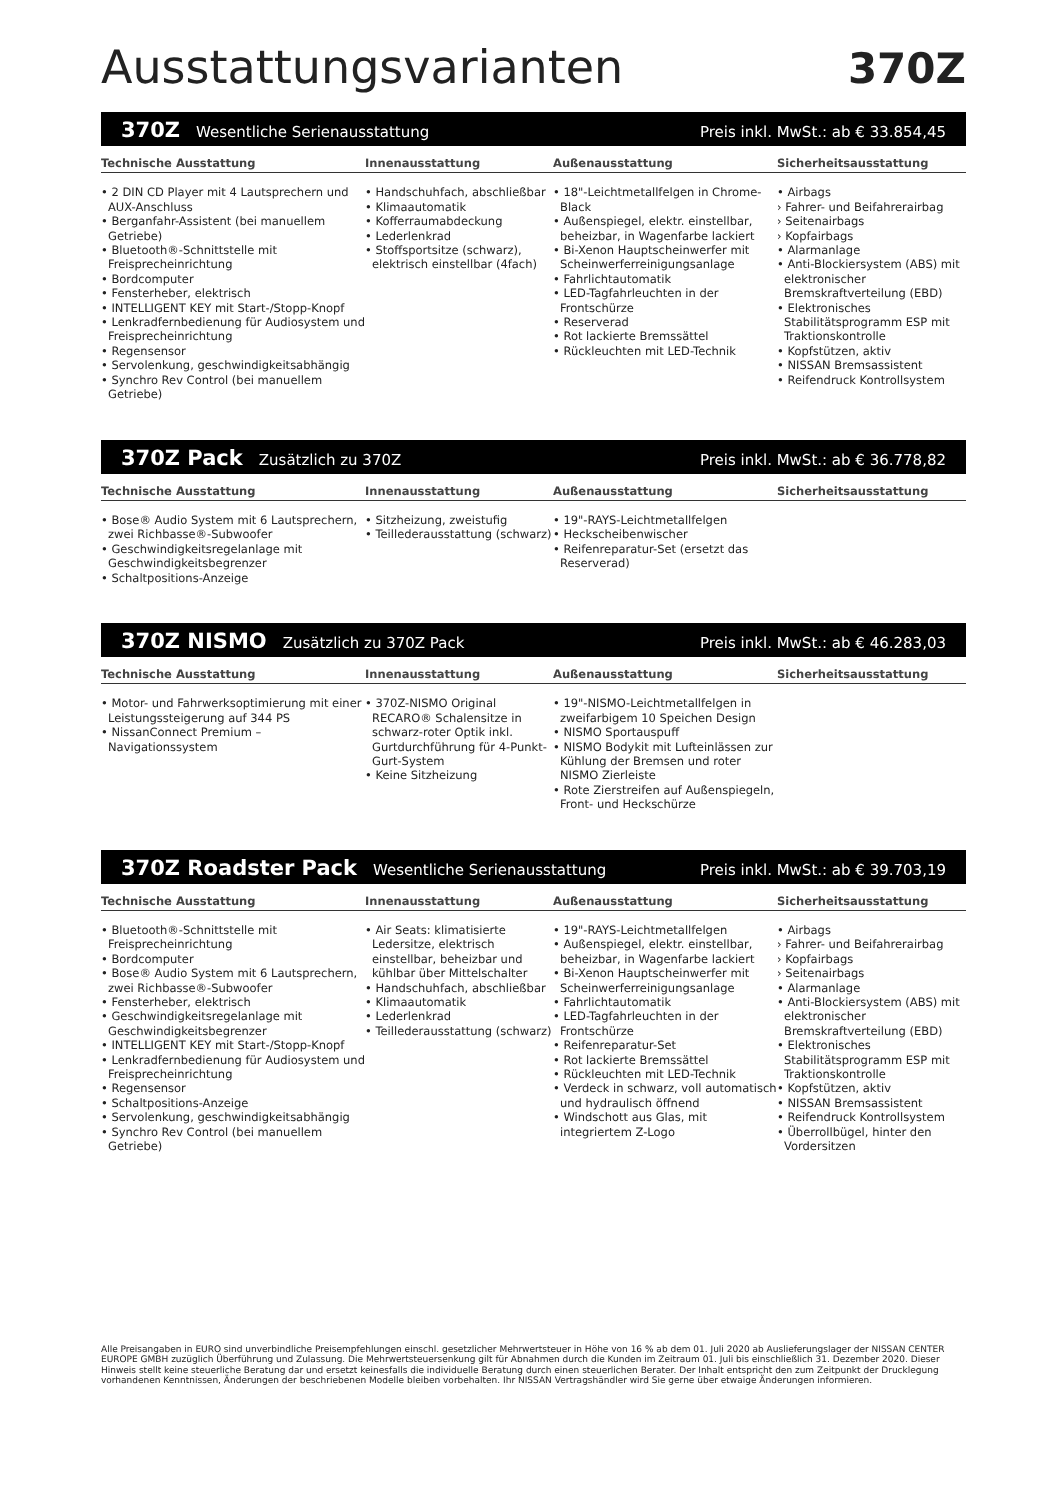Ausstattungsvarianten 370Z
370Z Wesentliche Serienausstattung Preis inkl. MwSt.: ab € 33.854,45
Technische Ausstattung
• 2 DIN CD Player mit 4 Lautsprechern und AUX-Anschluss
• Berganfahr-Assistent (bei manuellem Getriebe)
• Bluetooth®-Schnittstelle mit Freisprecheinrichtung
• Bordcomputer
• Fensterheber, elektrisch
• INTELLIGENT KEY mit Start-/Stopp-Knopf
• Lenkradfernbedienung für Audiosystem und Freisprecheinrichtung
• Regensensor
• Servolenkung, geschwindigkeitsabhängig
• Synchro Rev Control (bei manuellem Getriebe)
Innenausstattung
• Handschuhfach, abschließbar
• Klimaautomatik
• Kofferraumabdeckung
• Lederlenkrad
• Stoffsportsitze (schwarz), elektrisch einstellbar (4fach)
Außenausstattung
• 18"-Leichtmetallfelgen in Chrome-Black
• Außenspiegel, elektr. einstellbar, beheizbar, in Wagenfarbe lackiert
• Bi-Xenon Hauptscheinwerfer mit Scheinwerferreinigungsanlage
• Fahrlichtautomatik
• LED-Tagfahrleuchten in der Frontschürze
• Reserverad
• Rot lackierte Bremssättel
• Rückleuchten mit LED-Technik
Sicherheitsausstattung
• Airbags
› Fahrer- und Beifahrerairbag
› Seitenairbags
› Kopfairbags
• Alarmanlage
• Anti-Blockiersystem (ABS) mit elektronischer Bremskraftverteilung (EBD)
• Elektronisches Stabilitätsprogramm ESP mit Traktionskontrolle
• Kopfstützen, aktiv
• NISSAN Bremsassistent
• Reifendruck Kontrollsystem
370Z Pack Zusätzlich zu 370Z Preis inkl. MwSt.: ab € 36.778,82
Technische Ausstattung
• Bose® Audio System mit 6 Lautsprechern, zwei Richbasse®-Subwoofer
• Geschwindigkeitsregelanlage mit Geschwindigkeitsbegrenzer
• Schaltpositions-Anzeige
Innenausstattung
• Sitzheizung, zweistufig
• Teillederausstattung (schwarz)
Außenausstattung
• 19"-RAYS-Leichtmetallfelgen
• Heckscheibenwischer
• Reifenreparatur-Set (ersetzt das Reserverad)
Sicherheitsausstattung
370Z NISMO Zusätzlich zu 370Z Pack Preis inkl. MwSt.: ab € 46.283,03
Technische Ausstattung
• Motor- und Fahrwerksoptimierung mit einer Leistungssteigerung auf 344 PS
• NissanConnect Premium – Navigationssystem
Innenausstattung
• 370Z-NISMO Original RECARO® Schalensitze in schwarz-roter Optik inkl. Gurtdurchführung für 4-Punkt-Gurt-System
• Keine Sitzheizung
Außenausstattung
• 19"-NISMO-Leichtmetallfelgen in zweifarbigem 10 Speichen Design
• NISMO Sportauspuff
• NISMO Bodykit mit Lufteinlässen zur Kühlung der Bremsen und roter NISMO Zierleiste
• Rote Zierstreifen auf Außenspiegeln, Front- und Heckschürze
Sicherheitsausstattung
370Z Roadster Pack Wesentliche Serienausstattung Preis inkl. MwSt.: ab € 39.703,19
Technische Ausstattung
• Bluetooth®-Schnittstelle mit Freisprecheinrichtung
• Bordcomputer
• Bose® Audio System mit 6 Lautsprechern, zwei Richbasse®-Subwoofer
• Fensterheber, elektrisch
• Geschwindigkeitsregelanlage mit Geschwindigkeitsbegrenzer
• INTELLIGENT KEY mit Start-/Stopp-Knopf
• Lenkradfernbedienung für Audiosystem und Freisprecheinrichtung
• Regensensor
• Schaltpositions-Anzeige
• Servolenkung, geschwindigkeitsabhängig
• Synchro Rev Control (bei manuellem Getriebe)
Innenausstattung
• Air Seats: klimatisierte Ledersitze, elektrisch einstellbar, beheizbar und kühlbar über Mittelschalter
• Handschuhfach, abschließbar
• Klimaautomatik
• Lederlenkrad
• Teillederausstattung (schwarz)
Außenausstattung
• 19"-RAYS-Leichtmetallfelgen
• Außenspiegel, elektr. einstellbar, beheizbar, in Wagenfarbe lackiert
• Bi-Xenon Hauptscheinwerfer mit Scheinwerferreinigungsanlage
• Fahrlichtautomatik
• LED-Tagfahrleuchten in der Frontschürze
• Reifenreparatur-Set
• Rot lackierte Bremssättel
• Rückleuchten mit LED-Technik
• Verdeck in schwarz, voll automatisch und hydraulisch öffnend
• Windschott aus Glas, mit integriertem Z-Logo
Sicherheitsausstattung
• Airbags
› Fahrer- und Beifahrerairbag
› Kopfairbags
› Seitenairbags
• Alarmanlage
• Anti-Blockiersystem (ABS) mit elektronischer Bremskraftverteilung (EBD)
• Elektronisches Stabilitätsprogramm ESP mit Traktionskontrolle
• Kopfstützen, aktiv
• NISSAN Bremsassistent
• Reifendruck Kontrollsystem
• Überrollbügel, hinter den Vordersitzen
Alle Preisangaben in EURO sind unverbindliche Preisempfehlungen einschl. gesetzlicher Mehrwertsteuer in Höhe von 16 % ab dem 01. Juli 2020 ab Auslieferungslager der NISSAN CENTER EUROPE GMBH zuzüglich Überführung und Zulassung. Die Mehrwertsteuersenkung gilt für Abnahmen durch die Kunden im Zeitraum 01. Juli bis einschließlich 31. Dezember 2020. Dieser Hinweis stellt keine steuerliche Beratung dar und ersetzt keinesfalls die individuelle Beratung durch einen steuerlichen Berater. Der Inhalt entspricht den zum Zeitpunkt der Drucklegung vorhandenen Kenntnissen, Änderungen der beschriebenen Modelle bleiben vorbehalten. Ihr NISSAN Vertragshändler wird Sie gerne über etwaige Änderungen informieren.